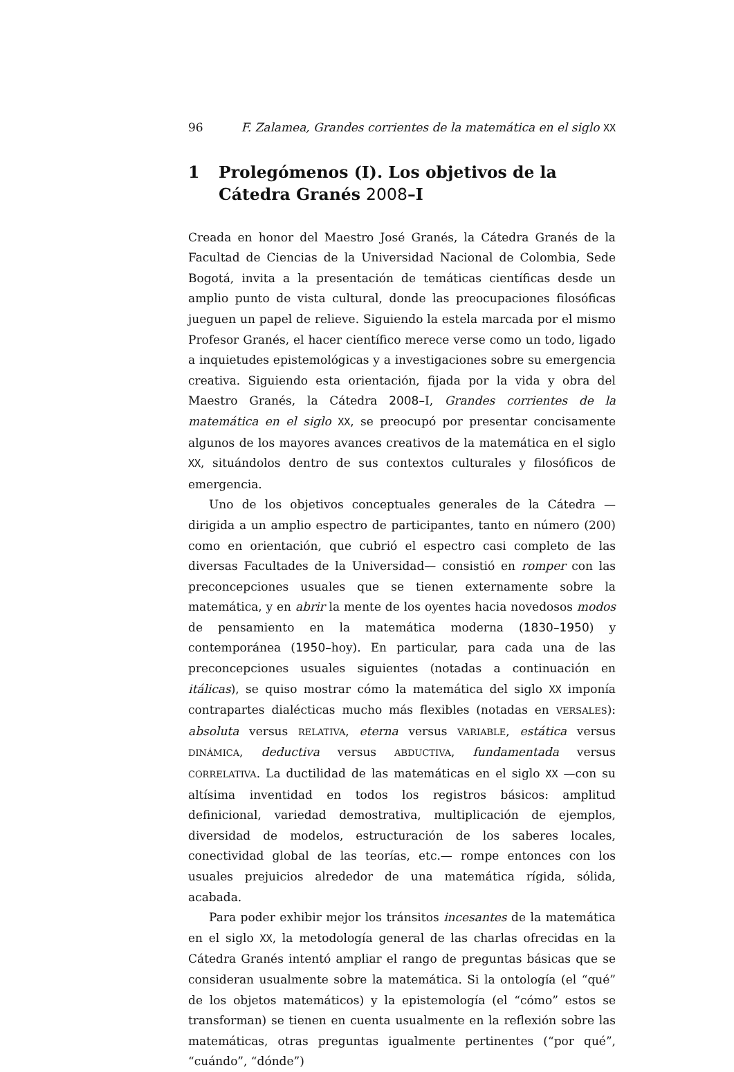96 F. Zalamea, Grandes corrientes de la matemática en el siglo XX
1 Prolegómenos (I). Los objetivos de la Cátedra Granés 2008–I
Creada en honor del Maestro José Granés, la Cátedra Granés de la Facultad de Ciencias de la Universidad Nacional de Colombia, Sede Bogotá, invita a la presentación de temáticas científicas desde un amplio punto de vista cultural, donde las preocupaciones filosóficas jueguen un papel de relieve. Siguiendo la estela marcada por el mismo Profesor Granés, el hacer científico merece verse como un todo, ligado a inquietudes epistemológicas y a investigaciones sobre su emergencia creativa. Siguiendo esta orientación, fijada por la vida y obra del Maestro Granés, la Cátedra 2008–I, Grandes corrientes de la matemática en el siglo XX, se preocupó por presentar concisamente algunos de los mayores avances creativos de la matemática en el siglo XX, situándolos dentro de sus contextos culturales y filosóficos de emergencia.
Uno de los objetivos conceptuales generales de la Cátedra —dirigida a un amplio espectro de participantes, tanto en número (200) como en orientación, que cubrió el espectro casi completo de las diversas Facultades de la Universidad— consistió en romper con las preconcepciones usuales que se tienen externamente sobre la matemática, y en abrir la mente de los oyentes hacia novedosos modos de pensamiento en la matemática moderna (1830–1950) y contemporánea (1950–hoy). En particular, para cada una de las preconcepciones usuales siguientes (notadas a continuación en itálicas), se quiso mostrar cómo la matemática del siglo XX imponía contrapartes dialécticas mucho más flexibles (notadas en VERSALES): absoluta versus RELATIVA, eterna versus VARIABLE, estática versus DINÁMICA, deductiva versus ABDUCTIVA, fundamentada versus CORRELATIVA. La ductilidad de las matemáticas en el siglo XX —con su altísima inventidad en todos los registros básicos: amplitud definicional, variedad demostrativa, multiplicación de ejemplos, diversidad de modelos, estructuración de los saberes locales, conectividad global de las teorías, etc.— rompe entonces con los usuales prejuicios alrededor de una matemática rígida, sólida, acabada.
Para poder exhibir mejor los tránsitos incesantes de la matemática en el siglo XX, la metodología general de las charlas ofrecidas en la Cátedra Granés intentó ampliar el rango de preguntas básicas que se consideran usualmente sobre la matemática. Si la ontología (el “qué” de los objetos matemáticos) y la epistemología (el “cómo” estos se transforman) se tienen en cuenta usualmente en la reflexión sobre las matemáticas, otras preguntas igualmente pertinentes (“por qué”, “cuándo”, “dónde”)